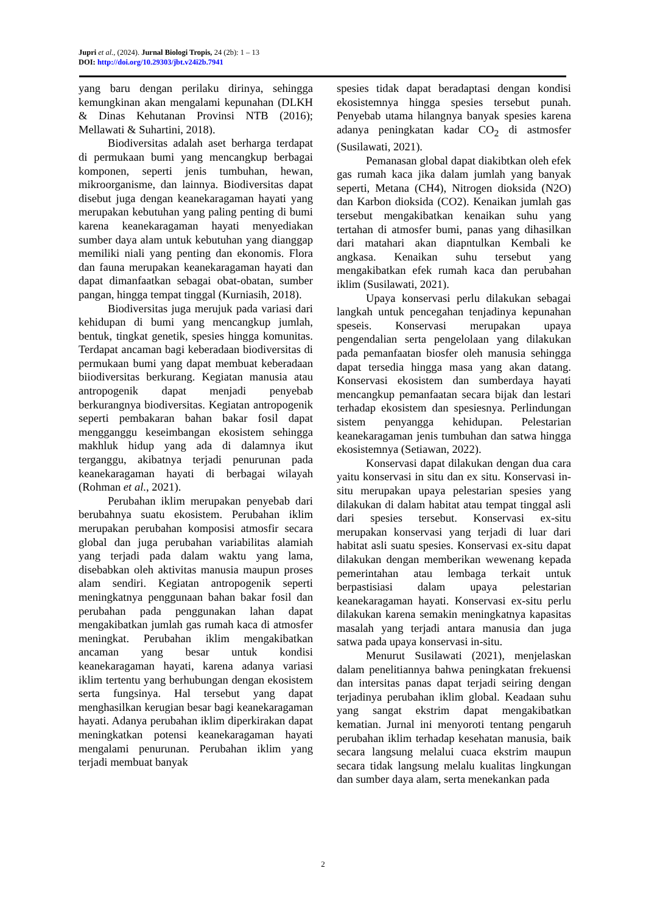Jupri et al., (2024). Jurnal Biologi Tropis, 24 (2b): 1 – 13
DOI: http://doi.org/10.29303/jbt.v24i2b.7941
yang baru dengan perilaku dirinya, sehingga kemungkinan akan mengalami kepunahan (DLKH & Dinas Kehutanan Provinsi NTB (2016); Mellawati & Suhartini, 2018).
Biodiversitas adalah aset berharga terdapat di permukaan bumi yang mencangkup berbagai komponen, seperti jenis tumbuhan, hewan, mikroorganisme, dan lainnya. Biodiversitas dapat disebut juga dengan keanekaragaman hayati yang merupakan kebutuhan yang paling penting di bumi karena keanekaragaman hayati menyediakan sumber daya alam untuk kebutuhan yang dianggap memiliki niali yang penting dan ekonomis. Flora dan fauna merupakan keanekaragaman hayati dan dapat dimanfaatkan sebagai obat-obatan, sumber pangan, hingga tempat tinggal (Kurniasih, 2018).
Biodiversitas juga merujuk pada variasi dari kehidupan di bumi yang mencangkup jumlah, bentuk, tingkat genetik, spesies hingga komunitas. Terdapat ancaman bagi keberadaan biodiversitas di permukaan bumi yang dapat membuat keberadaan biiodiversitas berkurang. Kegiatan manusia atau antropogenik dapat menjadi penyebab berkurangnya biodiversitas. Kegiatan antropogenik seperti pembakaran bahan bakar fosil dapat mengganggu keseimbangan ekosistem sehingga makhluk hidup yang ada di dalamnya ikut terganggu, akibatnya terjadi penurunan pada keanekaragaman hayati di berbagai wilayah (Rohman et al., 2021).
Perubahan iklim merupakan penyebab dari berubahnya suatu ekosistem. Perubahan iklim merupakan perubahan komposisi atmosfir secara global dan juga perubahan variabilitas alamiah yang terjadi pada dalam waktu yang lama, disebabkan oleh aktivitas manusia maupun proses alam sendiri. Kegiatan antropogenik seperti meningkatnya penggunaan bahan bakar fosil dan perubahan pada penggunakan lahan dapat mengakibatkan jumlah gas rumah kaca di atmosfer meningkat. Perubahan iklim mengakibatkan ancaman yang besar untuk kondisi keanekaragaman hayati, karena adanya variasi iklim tertentu yang berhubungan dengan ekosistem serta fungsinya. Hal tersebut yang dapat menghasilkan kerugian besar bagi keanekaragaman hayati. Adanya perubahan iklim diperkirakan dapat meningkatkan potensi keanekaragaman hayati mengalami penurunan. Perubahan iklim yang terjadi membuat banyak
spesies tidak dapat beradaptasi dengan kondisi ekosistemnya hingga spesies tersebut punah. Penyebab utama hilangnya banyak spesies karena adanya peningkatan kadar CO<sub>2</sub> di astmosfer (Susilawati, 2021).
Pemanasan global dapat diakibtkan oleh efek gas rumah kaca jika dalam jumlah yang banyak seperti, Metana (CH4), Nitrogen dioksida (N2O) dan Karbon dioksida (CO2). Kenaikan jumlah gas tersebut mengakibatkan kenaikan suhu yang tertahan di atmosfer bumi, panas yang dihasilkan dari matahari akan diapntulkan Kembali ke angkasa. Kenaikan suhu tersebut yang mengakibatkan efek rumah kaca dan perubahan iklim (Susilawati, 2021).
Upaya konservasi perlu dilakukan sebagai langkah untuk pencegahan tenjadinya kepunahan speseis. Konservasi merupakan upaya pengendalian serta pengelolaan yang dilakukan pada pemanfaatan biosfer oleh manusia sehingga dapat tersedia hingga masa yang akan datang. Konservasi ekosistem dan sumberdaya hayati mencangkup pemanfaatan secara bijak dan lestari terhadap ekosistem dan spesiesnya. Perlindungan sistem penyangga kehidupan. Pelestarian keanekaragaman jenis tumbuhan dan satwa hingga ekosistemnya (Setiawan, 2022).
Konservasi dapat dilakukan dengan dua cara yaitu konservasi in situ dan ex situ. Konservasi in-situ merupakan upaya pelestarian spesies yang dilakukan di dalam habitat atau tempat tinggal asli dari spesies tersebut. Konservasi ex-situ merupakan konservasi yang terjadi di luar dari habitat asli suatu spesies. Konservasi ex-situ dapat dilakukan dengan memberikan wewenang kepada pemerintahan atau lembaga terkait untuk berpastisiasi dalam upaya pelestarian keanekaragaman hayati. Konservasi ex-situ perlu dilakukan karena semakin meningkatnya kapasitas masalah yang terjadi antara manusia dan juga satwa pada upaya konservasi in-situ.
Menurut Susilawati (2021), menjelaskan dalam penelitiannya bahwa peningkatan frekuensi dan intersitas panas dapat terjadi seiring dengan terjadinya perubahan iklim global. Keadaan suhu yang sangat ekstrim dapat mengakibatkan kematian. Jurnal ini menyoroti tentang pengaruh perubahan iklim terhadap kesehatan manusia, baik secara langsung melalui cuaca ekstrim maupun secara tidak langsung melalu kualitas lingkungan dan sumber daya alam, serta menekankan pada
2